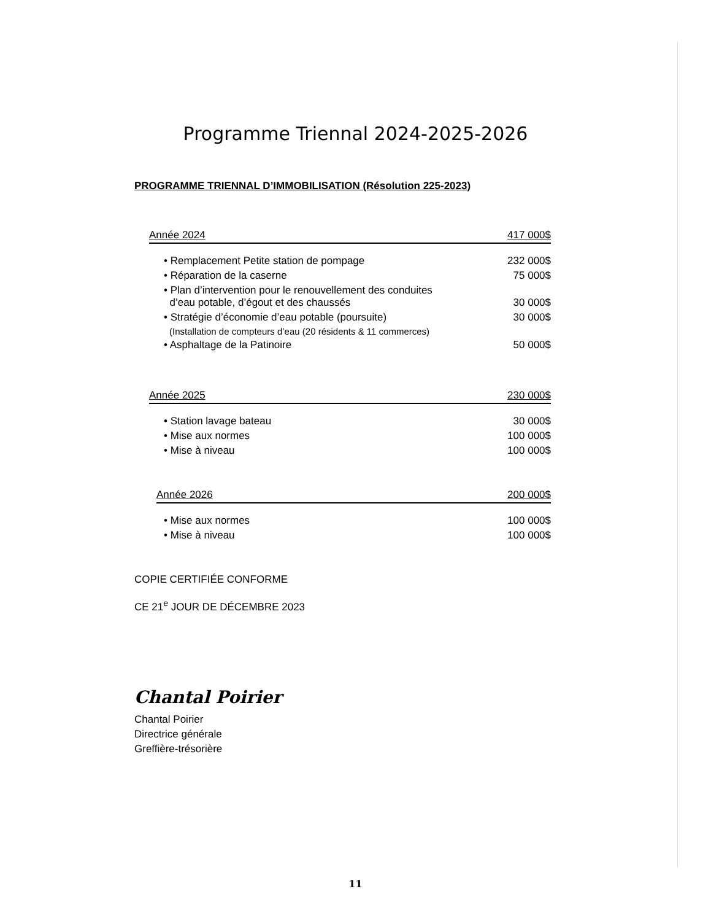Programme Triennal 2024-2025-2026
PROGRAMME TRIENNAL D’IMMOBILISATION (Résolution 225-2023)
| Année 2024 | 417 000$ |
| • Remplacement Petite station de pompage | 232 000$ |
| • Réparation de la caserne | 75 000$ |
| • Plan d’intervention pour le renouvellement des conduites d’eau potable, d’égout et des chaussés | 30 000$ |
| • Stratégie d’économie d’eau potable (poursuite) | 30 000$ |
| (Installation de compteurs d’eau (20 résidents & 11 commerces) | |
| • Asphaltage de la Patinoire | 50 000$ |
| Année 2025 | 230 000$ |
| • Station lavage bateau | 30 000$ |
| • Mise aux normes | 100 000$ |
| • Mise à niveau | 100 000$ |
| Année 2026 | 200 000$ |
| • Mise aux normes | 100 000$ |
| • Mise à niveau | 100 000$ |
COPIE CERTIFIÉE CONFORME
CE 21<sup>e</sup> JOUR DE DÉCEMBRE 2023
Chantal Poirier
Chantal Poirier
Directrice générale
Greffière-trésorière
11